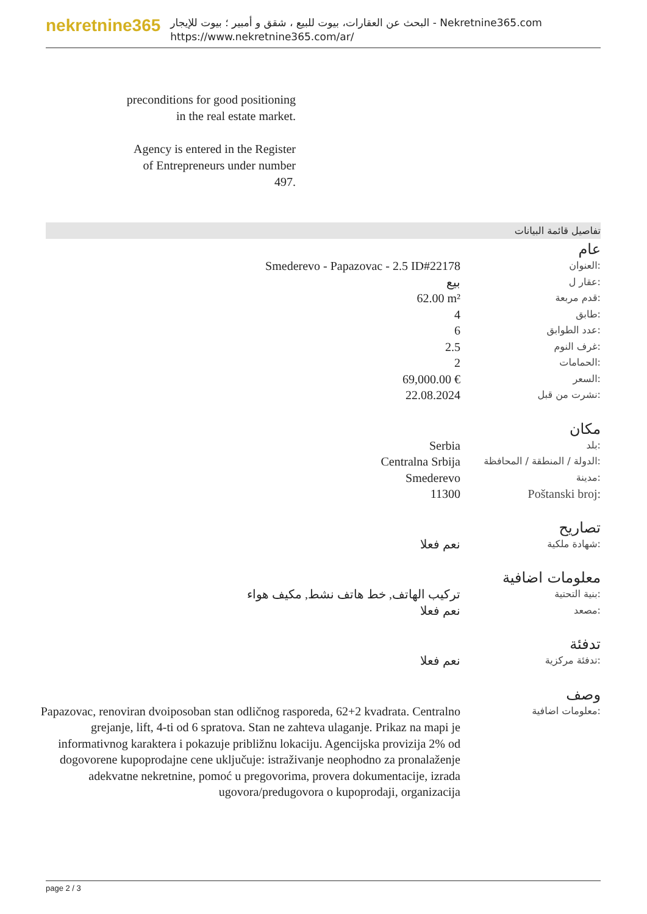nekretnine365
البحث عن العقارات، بيوت للبيع ، شقق و أمبير ؛ بيوت للإيجار - Nekretnine365.com
https://www.nekretnine365.com/ar/
preconditions for good positioning in the real estate market.
Agency is entered in the Register of Entrepreneurs under number 497.
تفاصيل قائمة البيانات
عام
| Smederevo - Papazovac - 2.5 ID#22178 | العنوان: |
| بيع | عقار ل: |
| 62.00 m² | قدم مربعة: |
| 4 | طابق: |
| 6 | عدد الطوابق: |
| 2.5 | غرف النوم: |
| 2 | الحمامات: |
| 69,000.00 € | السعر: |
| 22.08.2024 | نشرت من قبل: |
مكان
| Serbia | بلد: |
| Centralna Srbija | الدولة / المنطقة / المحافظة: |
| Smederevo | مدينة: |
| 11300 | Poštanski broj: |
تصاريح
| نعم فعلا | شهادة ملكية: |
معلومات اضافية
| تركيب الهاتف, خط هاتف نشط, مكيف هواء | بنية التحتية: |
| نعم فعلا | مصعد: |
تدفئة
| نعم فعلا | تدفئة مركزية: |
وصف
| Papazovac, renoviran dvoiposoban stan odličnog rasporeda, 62+2 kvadrata. Centralno grejanje, lift, 4-ti od 6 spratova. Stan ne zahteva ulaganje. Prikaz na mapi je informativnog karaktera i pokazuje približnu lokaciju. Agencijska provizija 2% od dogovorene kupoprodajne cene uključuje: istraživanje neophodno za pronalaženje adekvatne nekretnine, pomoć u pregovorima, provera dokumentacije, izrada ugovora/predugovora o kupoprodaji, organizacija | معلومات اضافية: |
page 2 / 3